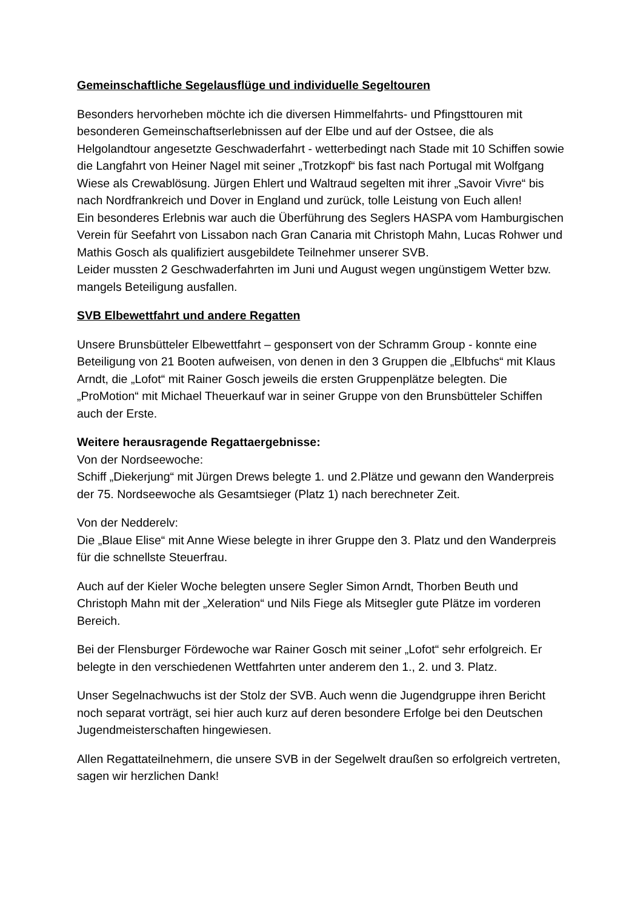Gemeinschaftliche Segelausflüge und individuelle Segeltouren
Besonders hervorheben möchte ich die diversen Himmelfahrts- und Pfingsttouren mit besonderen Gemeinschaftserlebnissen auf der Elbe und auf der Ostsee, die als Helgolandtour angesetzte Geschwaderfahrt - wetterbedingt nach Stade mit 10 Schiffen sowie die Langfahrt von Heiner Nagel mit seiner „Trotzkopf“ bis fast nach Portugal mit Wolfgang Wiese als Crewablösung. Jürgen Ehlert und Waltraud segelten mit ihrer „Savoir Vivre“ bis nach Nordfrankreich und Dover in England und zurück, tolle Leistung von Euch allen!
Ein besonderes Erlebnis war auch die Überführung des Seglers HASPA vom Hamburgischen Verein für Seefahrt von Lissabon nach Gran Canaria mit Christoph Mahn, Lucas Rohwer und Mathis Gosch als qualifiziert ausgebildete Teilnehmer unserer SVB.
Leider mussten 2 Geschwaderfahrten im Juni und August wegen ungünstigem Wetter bzw. mangels Beteiligung ausfallen.
SVB Elbewettfahrt und andere Regatten
Unsere Brunsbütteler Elbewettfahrt – gesponsert von der Schramm Group - konnte eine Beteiligung von 21 Booten aufweisen, von denen in den 3 Gruppen die „Elbfuchs“ mit Klaus Arndt, die „Lofot“ mit Rainer Gosch jeweils die ersten Gruppenplätze belegten. Die „ProMotion“ mit Michael Theuerkauf war in seiner Gruppe von den Brunsbütteler Schiffen auch der Erste.
Weitere herausragende Regattaergebnisse:
Von der Nordseewoche:
Schiff „Diekerjung“ mit Jürgen Drews belegte 1. und 2.Plätze und gewann den Wanderpreis der 75. Nordseewoche als Gesamtsieger (Platz 1) nach berechneter Zeit.
Von der Nedderelv:
Die „Blaue Elise“ mit Anne Wiese belegte in ihrer Gruppe den 3. Platz und den Wanderpreis für die schnellste Steuerfrau.
Auch auf der Kieler Woche belegten unsere Segler Simon Arndt, Thorben Beuth und Christoph Mahn mit der „Xeleration“ und Nils Fiege als Mitsegler gute Plätze im vorderen Bereich.
Bei der Flensburger Fördewoche war Rainer Gosch mit seiner „Lofot“ sehr erfolgreich. Er belegte in den verschiedenen Wettfahrten unter anderem den 1., 2. und 3. Platz.
Unser Segelnachwuchs ist der Stolz der SVB. Auch wenn die Jugendgruppe ihren Bericht noch separat vorträgt, sei hier auch kurz auf deren besondere Erfolge bei den Deutschen Jugendmeisterschaften hingewiesen.
Allen Regattateilnehmern, die unsere SVB in der Segelwelt draußen so erfolgreich vertreten, sagen wir herzlichen Dank!